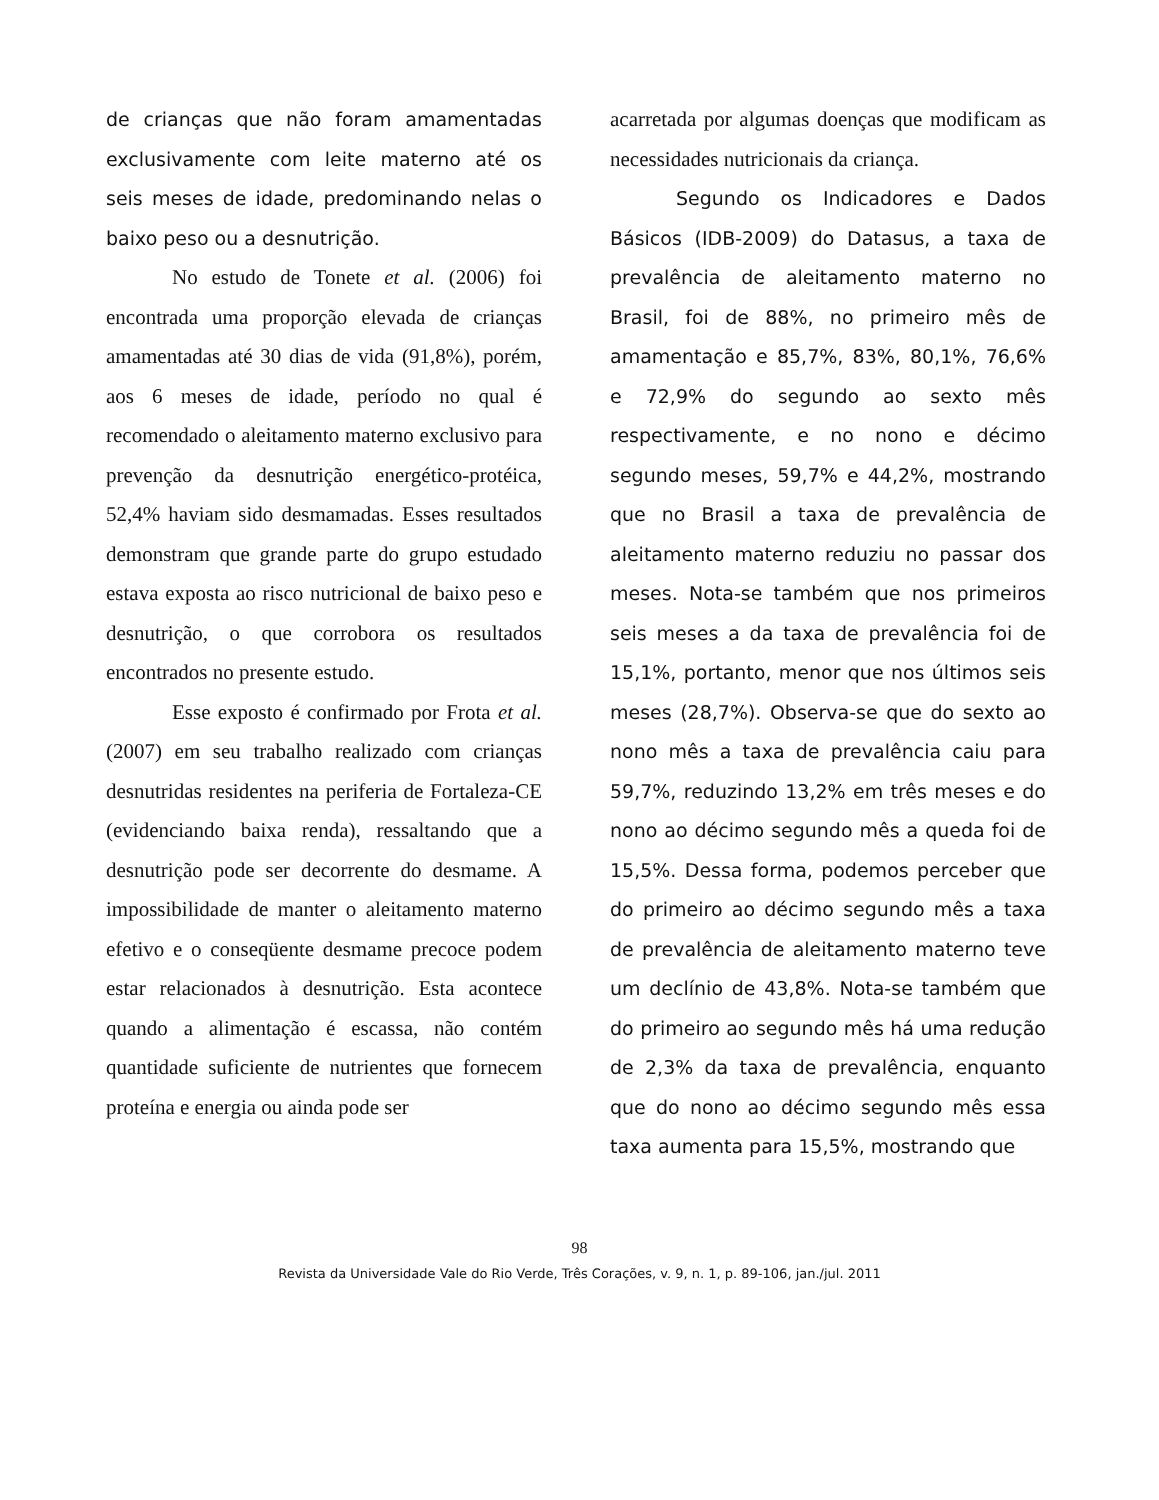de crianças que não foram amamentadas exclusivamente com leite materno até os seis meses de idade, predominando nelas o baixo peso ou a desnutrição.
No estudo de Tonete et al. (2006) foi encontrada uma proporção elevada de crianças amamentadas até 30 dias de vida (91,8%), porém, aos 6 meses de idade, período no qual é recomendado o aleitamento materno exclusivo para prevenção da desnutrição energético-protéica, 52,4% haviam sido desmamadas. Esses resultados demonstram que grande parte do grupo estudado estava exposta ao risco nutricional de baixo peso e desnutrição, o que corrobora os resultados encontrados no presente estudo.
Esse exposto é confirmado por Frota et al. (2007) em seu trabalho realizado com crianças desnutridas residentes na periferia de Fortaleza-CE (evidenciando baixa renda), ressaltando que a desnutrição pode ser decorrente do desmame. A impossibilidade de manter o aleitamento materno efetivo e o conseqüente desmame precoce podem estar relacionados à desnutrição. Esta acontece quando a alimentação é escassa, não contém quantidade suficiente de nutrientes que fornecem proteína e energia ou ainda pode ser
acarretada por algumas doenças que modificam as necessidades nutricionais da criança.
Segundo os Indicadores e Dados Básicos (IDB-2009) do Datasus, a taxa de prevalência de aleitamento materno no Brasil, foi de 88%, no primeiro mês de amamentação e 85,7%, 83%, 80,1%, 76,6% e 72,9% do segundo ao sexto mês respectivamente, e no nono e décimo segundo meses, 59,7% e 44,2%, mostrando que no Brasil a taxa de prevalência de aleitamento materno reduziu no passar dos meses. Nota-se também que nos primeiros seis meses a da taxa de prevalência foi de 15,1%, portanto, menor que nos últimos seis meses (28,7%). Observa-se que do sexto ao nono mês a taxa de prevalência caiu para 59,7%, reduzindo 13,2% em três meses e do nono ao décimo segundo mês a queda foi de 15,5%. Dessa forma, podemos perceber que do primeiro ao décimo segundo mês a taxa de prevalência de aleitamento materno teve um declínio de 43,8%. Nota-se também que do primeiro ao segundo mês há uma redução de 2,3% da taxa de prevalência, enquanto que do nono ao décimo segundo mês essa taxa aumenta para 15,5%, mostrando que
98
Revista da Universidade Vale do Rio Verde, Três Corações, v. 9, n. 1, p. 89-106, jan./jul. 2011